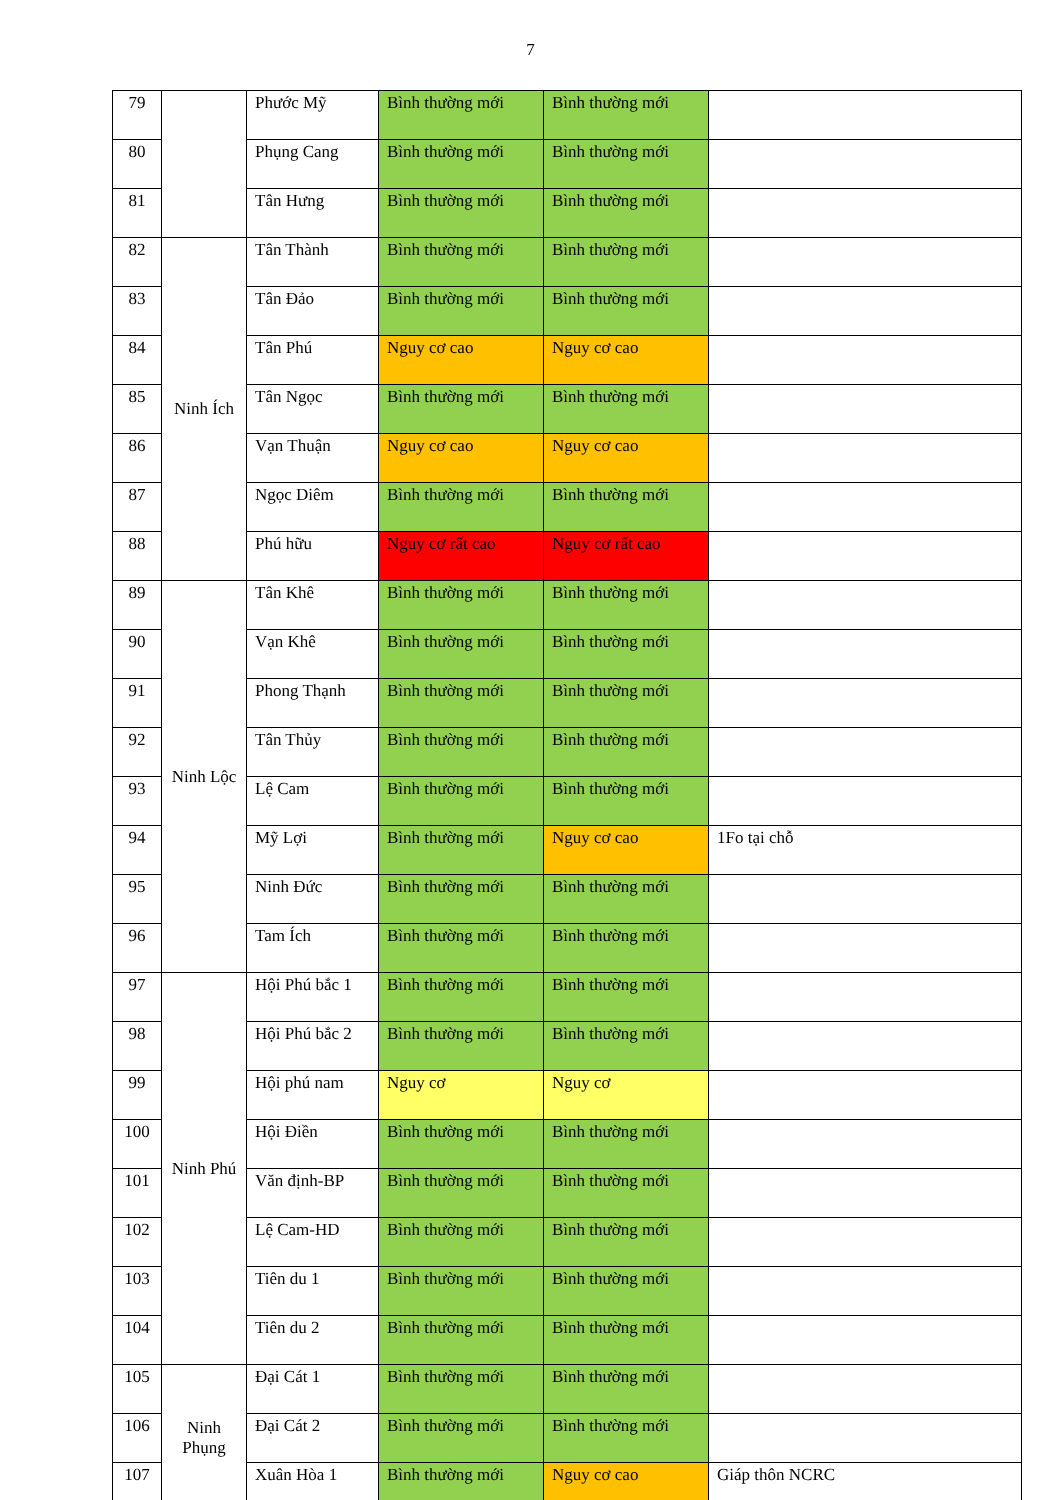7
| 79 | | Phước Mỹ | Bình thường mới | Bình thường mới | |
| 80 | | Phụng Cang | Bình thường mới | Bình thường mới | |
| 81 | | Tân Hưng | Bình thường mới | Bình thường mới | |
| 82 | Ninh Ích | Tân Thành | Bình thường mới | Bình thường mới | |
| 83 | | Tân Đảo | Bình thường mới | Bình thường mới | |
| 84 | | Tân Phú | Nguy cơ cao | Nguy cơ cao | |
| 85 | | Tân Ngọc | Bình thường mới | Bình thường mới | |
| 86 | | Vạn Thuận | Nguy cơ cao | Nguy cơ cao | |
| 87 | | Ngọc Diêm | Bình thường mới | Bình thường mới | |
| 88 | | Phú hữu | Nguy cơ rất cao | Nguy cơ rất cao | |
| 89 | Ninh Lộc | Tân Khê | Bình thường mới | Bình thường mới | |
| 90 | | Vạn Khê | Bình thường mới | Bình thường mới | |
| 91 | | Phong Thạnh | Bình thường mới | Bình thường mới | |
| 92 | | Tân Thủy | Bình thường mới | Bình thường mới | |
| 93 | | Lệ Cam | Bình thường mới | Bình thường mới | |
| 94 | | Mỹ Lợi | Bình thường mới | Nguy cơ cao | 1Fo tại chỗ |
| 95 | | Ninh Đức | Bình thường mới | Bình thường mới | |
| 96 | | Tam Ích | Bình thường mới | Bình thường mới | |
| 97 | Ninh Phú | Hội Phú bắc 1 | Bình thường mới | Bình thường mới | |
| 98 | | Hội Phú bắc 2 | Bình thường mới | Bình thường mới | |
| 99 | | Hội phú nam | Nguy cơ | Nguy cơ | |
| 100 | | Hội Điền | Bình thường mới | Bình thường mới | |
| 101 | | Văn định-BP | Bình thường mới | Bình thường mới | |
| 102 | | Lệ Cam-HD | Bình thường mới | Bình thường mới | |
| 103 | | Tiên du 1 | Bình thường mới | Bình thường mới | |
| 104 | | Tiên du 2 | Bình thường mới | Bình thường mới | |
| 105 | Ninh Phụng | Đại Cát 1 | Bình thường mới | Bình thường mới | |
| 106 | | Đại Cát 2 | Bình thường mới | Bình thường mới | |
| 107 | | Xuân Hòa 1 | Bình thường mới | Nguy cơ cao | Giáp thôn NCRC |